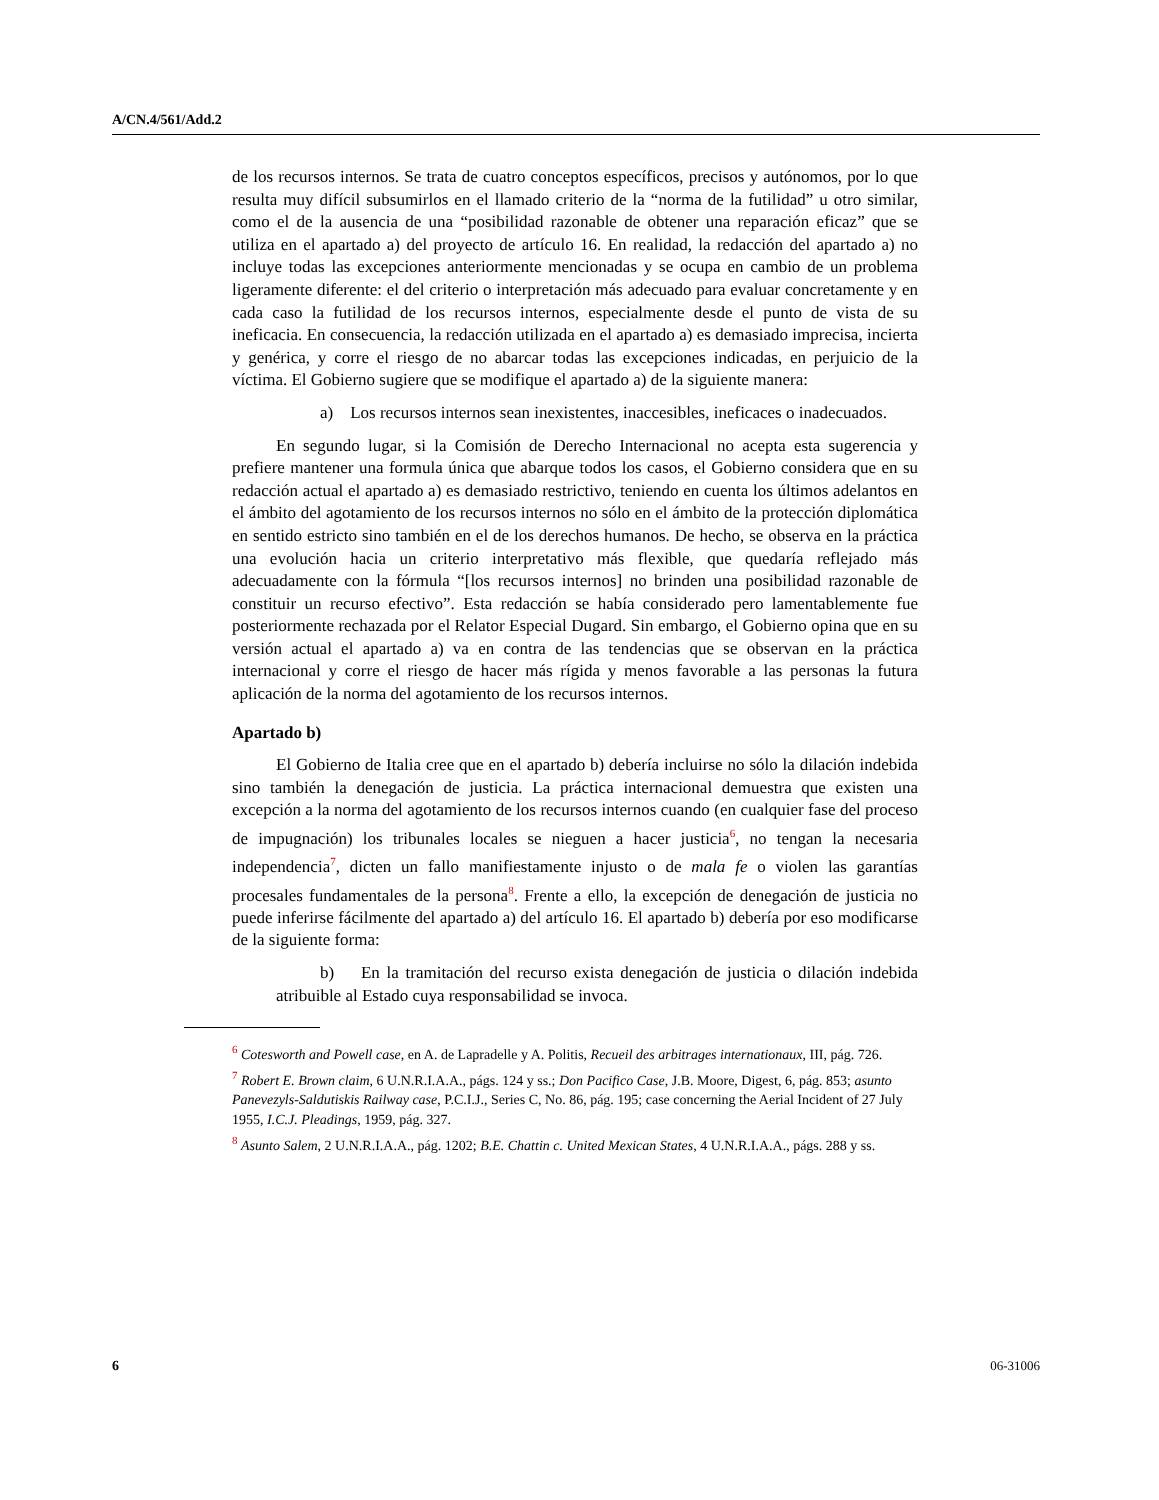A/CN.4/561/Add.2
de los recursos internos. Se trata de cuatro conceptos específicos, precisos y autónomos, por lo que resulta muy difícil subsumirlos en el llamado criterio de la “norma de la futilidad” u otro similar, como el de la ausencia de una “posibilidad razonable de obtener una reparación eficaz” que se utiliza en el apartado a) del proyecto de artículo 16. En realidad, la redacción del apartado a) no incluye todas las excepciones anteriormente mencionadas y se ocupa en cambio de un problema ligeramente diferente: el del criterio o interpretación más adecuado para evaluar concretamente y en cada caso la futilidad de los recursos internos, especialmente desde el punto de vista de su ineficacia. En consecuencia, la redacción utilizada en el apartado a) es demasiado imprecisa, incierta y genérica, y corre el riesgo de no abarcar todas las excepciones indicadas, en perjuicio de la víctima. El Gobierno sugiere que se modifique el apartado a) de la siguiente manera:
a) Los recursos internos sean inexistentes, inaccesibles, ineficaces o inadecuados.
En segundo lugar, si la Comisión de Derecho Internacional no acepta esta sugerencia y prefiere mantener una formula única que abarque todos los casos, el Gobierno considera que en su redacción actual el apartado a) es demasiado restrictivo, teniendo en cuenta los últimos adelantos en el ámbito del agotamiento de los recursos internos no sólo en el ámbito de la protección diplomática en sentido estricto sino también en el de los derechos humanos. De hecho, se observa en la práctica una evolución hacia un criterio interpretativo más flexible, que quedaría reflejado más adecuadamente con la fórmula “[los recursos internos] no brinden una posibilidad razonable de constituir un recurso efectivo”. Esta redacción se había considerado pero lamentablemente fue posteriormente rechazada por el Relator Especial Dugard. Sin embargo, el Gobierno opina que en su versión actual el apartado a) va en contra de las tendencias que se observan en la práctica internacional y corre el riesgo de hacer más rígida y menos favorable a las personas la futura aplicación de la norma del agotamiento de los recursos internos.
Apartado b)
El Gobierno de Italia cree que en el apartado b) debería incluirse no sólo la dilación indebida sino también la denegación de justicia. La práctica internacional demuestra que existen una excepción a la norma del agotamiento de los recursos internos cuando (en cualquier fase del proceso de impugnación) los tribunales locales se nieguen a hacer justicia<sup>6</sup>, no tengan la necesaria independencia<sup>7</sup>, dicten un fallo manifiestamente injusto o de mala fe o violen las garantías procesales fundamentales de la persona<sup>8</sup>. Frente a ello, la excepción de denegación de justicia no puede inferirse fácilmente del apartado a) del artículo 16. El apartado b) debería por eso modificarse de la siguiente forma:
b) En la tramitación del recurso exista denegación de justicia o dilación indebida atribuible al Estado cuya responsabilidad se invoca.
<sup>6</sup> Cotesworth and Powell case, en A. de Lapradelle y A. Politis, Recueil des arbitrages internationaux, III, pág. 726.
<sup>7</sup> Robert E. Brown claim, 6 U.N.R.I.A.A., págs. 124 y ss.; Don Pacifico Case, J.B. Moore, Digest, 6, pág. 853; asunto Panevezyls-Saldutiskis Railway case, P.C.I.J., Series C, No. 86, pág. 195; case concerning the Aerial Incident of 27 July 1955, I.C.J. Pleadings, 1959, pág. 327.
<sup>8</sup> Asunto Salem, 2 U.N.R.I.A.A., pág. 1202; B.E. Chattin c. United Mexican States, 4 U.N.R.I.A.A., págs. 288 y ss.
6 06-31006